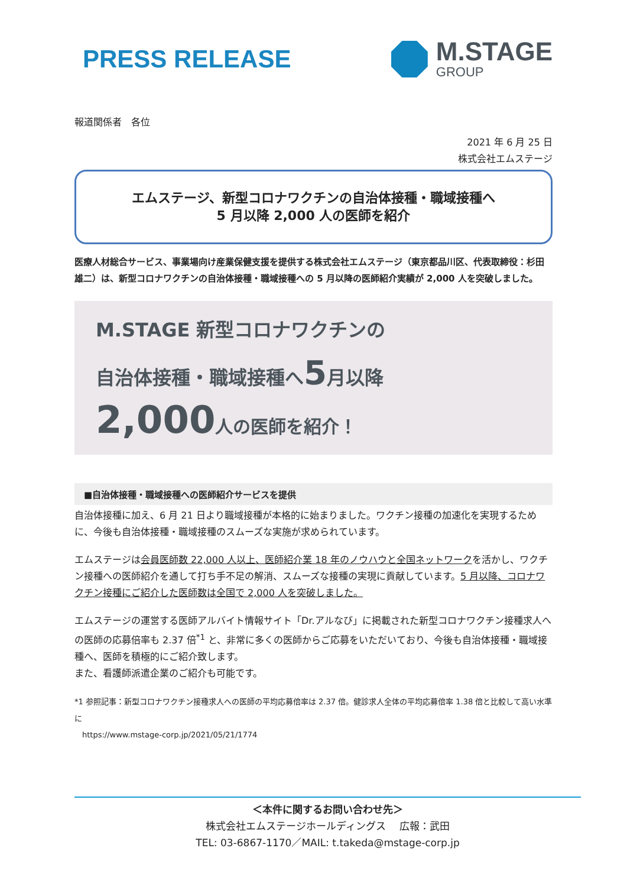PRESS RELEASE
M.STAGE
GROUP
報道関係者　各位
2021 年 6 月 25 日
株式会社エムステージ
エムステージ、新型コロナワクチンの自治体接種・職域接種へ
5 月以降 2,000 人の医師を紹介
医療人材総合サービス、事業場向け産業保健支援を提供する株式会社エムステージ（東京都品川区、代表取締役：杉田雄二）は、新型コロナワクチンの自治体接種・職域接種への 5 月以降の医師紹介実績が 2,000 人を突破しました。
M.STAGE 新型コロナワクチンの
自治体接種・職域接種へ5月以降
2,000人の医師を紹介！
■自治体接種・職域接種への医師紹介サービスを提供
自治体接種に加え、6 月 21 日より職域接種が本格的に始まりました。ワクチン接種の加速化を実現するために、今後も自治体接種・職域接種のスムーズな実施が求められています。
エムステージは会員医師数 22,000 人以上、医師紹介業 18 年のノウハウと全国ネットワークを活かし、ワクチン接種への医師紹介を通して打ち手不足の解消、スムーズな接種の実現に貢献しています。5 月以降、コロナワクチン接種にご紹介した医師数は全国で 2,000 人を突破しました。
エムステージの運営する医師アルバイト情報サイト「Dr.アルなび」に掲載された新型コロナワクチン接種求人への医師の応募倍率も 2.37 倍<sup>*1</sup> と、非常に多くの医師からご応募をいただいており、今後も自治体接種・職域接種へ、医師を積極的にご紹介致します。
また、看護師派遣企業のご紹介も可能です。
*1 参照記事：新型コロナワクチン接種求人への医師の平均応募倍率は 2.37 倍。健診求人全体の平均応募倍率 1.38 倍と比較して高い水準に
　https://www.mstage-corp.jp/2021/05/21/1774
＜本件に関するお問い合わせ先＞
株式会社エムステージホールディングス　 広報：武田
TEL: 03-6867-1170／MAIL: t.takeda@mstage-corp.jp